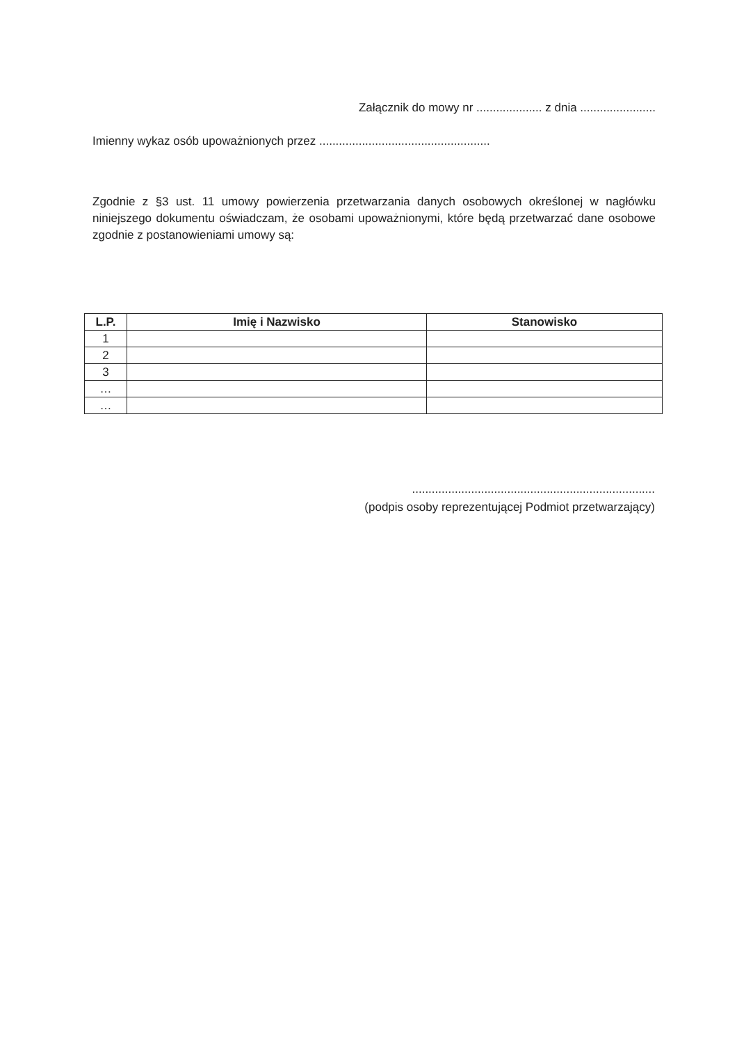Załącznik do mowy nr .................... z dnia .......................
Imienny wykaz osób upoważnionych przez ....................................................
Zgodnie z §3 ust. 11 umowy powierzenia przetwarzania danych osobowych określonej w nagłówku niniejszego dokumentu oświadczam, że osobami upoważnionymi, które będą przetwarzać dane osobowe zgodnie z postanowieniami umowy są:
| L.P. | Imię i Nazwisko | Stanowisko |
| --- | --- | --- |
| 1 | | |
| 2 | | |
| 3 | | |
| … | | |
| … | | |
..........................................................................
(podpis osoby reprezentującej Podmiot przetwarzający)